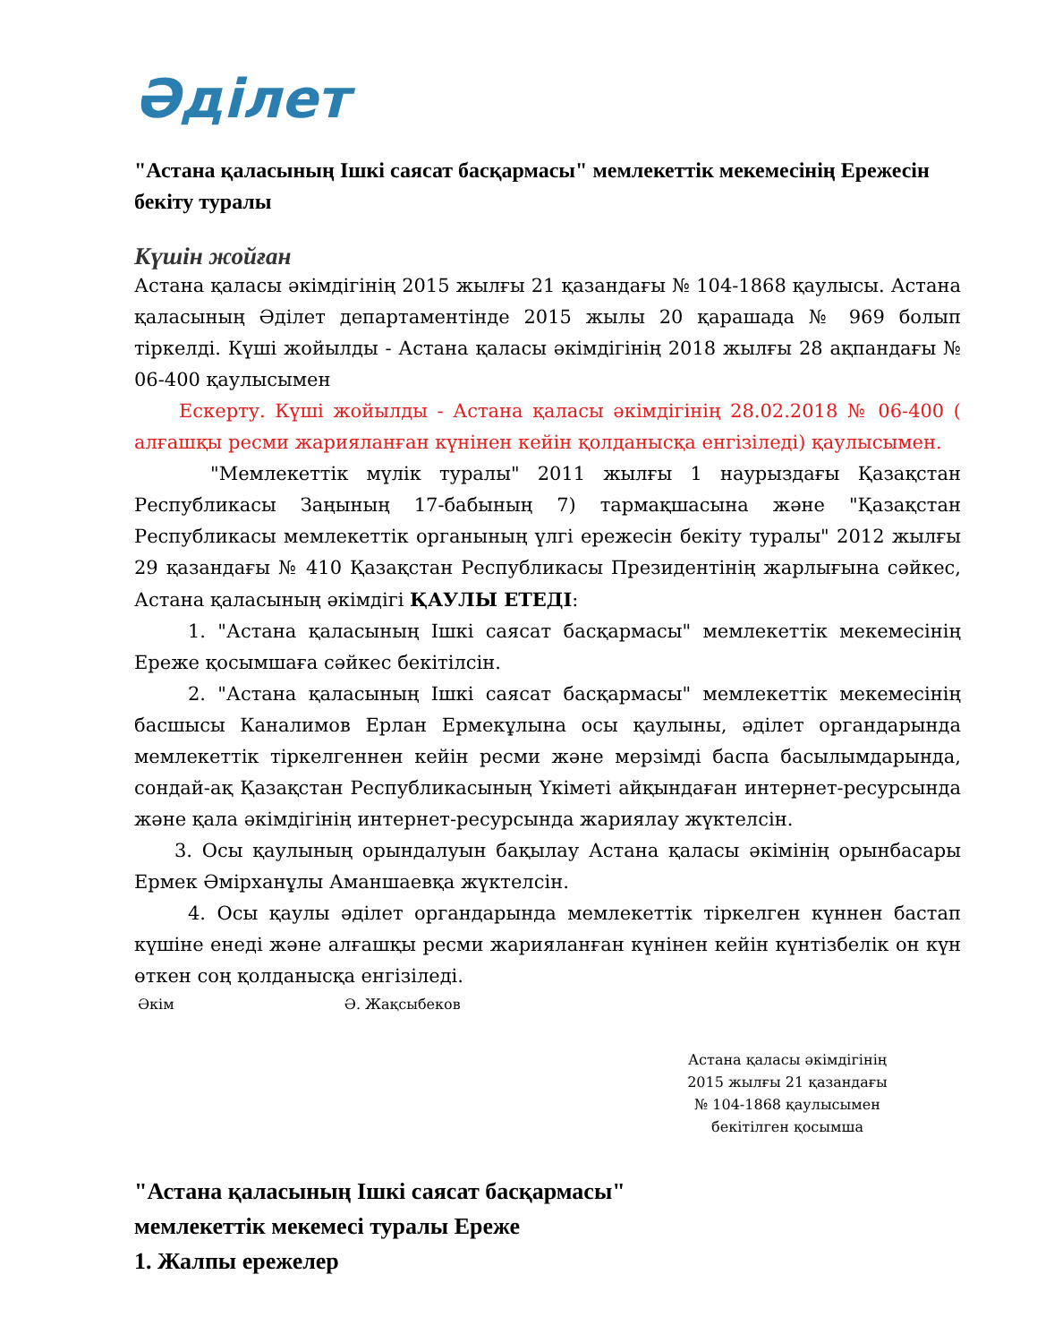Әділет
"Астана қаласының Ішкі саясат басқармасы" мемлекеттік мекемесінің Ережесін бекіту туралы
Күшін жойған
Астана қаласы әкімдігінің 2015 жылғы 21 қазандағы № 104-1868 қаулысы. Астана қаласының Әділет департаментінде 2015 жылы 20 қарашада № 969 болып тіркелді. Күші жойылды - Астана қаласы әкімдігінің 2018 жылғы 28 ақпандағы № 06-400 қаулысымен
Ескерту. Күші жойылды - Астана қаласы әкімдігінің 28.02.2018 № 06-400 ( алғашқы ресми жарияланған күнінен кейін қолданысқа енгізіледі) қаулысымен.
"Мемлекеттік мүлік туралы" 2011 жылғы 1 наурыздағы Қазақстан Республикасы Заңының 17-бабының 7) тармақшасына және "Қазақстан Республикасы мемлекеттік органының үлгі ережесін бекіту туралы" 2012 жылғы 29 қазандағы № 410 Қазақстан Республикасы Президентінің жарлығына сәйкес, Астана қаласының әкімдігі ҚАУЛЫ ЕТЕДІ:
1. "Астана қаласының Ішкі саясат басқармасы" мемлекеттік мекемесінің Ереже қосымшаға сәйкес бекітілсін.
2. "Астана қаласының Ішкі саясат басқармасы" мемлекеттік мекемесінің басшысы Каналимов Ерлан Ермекұлына осы қаулыны, әділет органдарында мемлекеттік тіркелгеннен кейін ресми және мерзімді баспа басылымдарында, сондай-ақ Қазақстан Республикасының Үкіметі айқындаған интернет-ресурсында және қала әкімдігінің интернет-ресурсында жариялау жүктелсін.
3. Осы қаулының орындалуын бақылау Астана қаласы әкімінің орынбасары Ермек Әмірханұлы Аманшаевқа жүктелсін.
4. Осы қаулы әділет органдарында мемлекеттік тіркелген күннен бастап күшіне енеді және алғашқы ресми жарияланған күнінен кейін күнтізбелік он күн өткен соң қолданысқа енгізіледі.
Әкім Ә. Жақсыбеков
Астана қаласы әкімдігінің
2015 жылғы 21 қазандағы
№ 104-1868 қаулысымен
бекітілген қосымша
"Астана қаласының Ішкі саясат басқармасы"
мемлекеттік мекемесі туралы Ереже
1. Жалпы ережелер